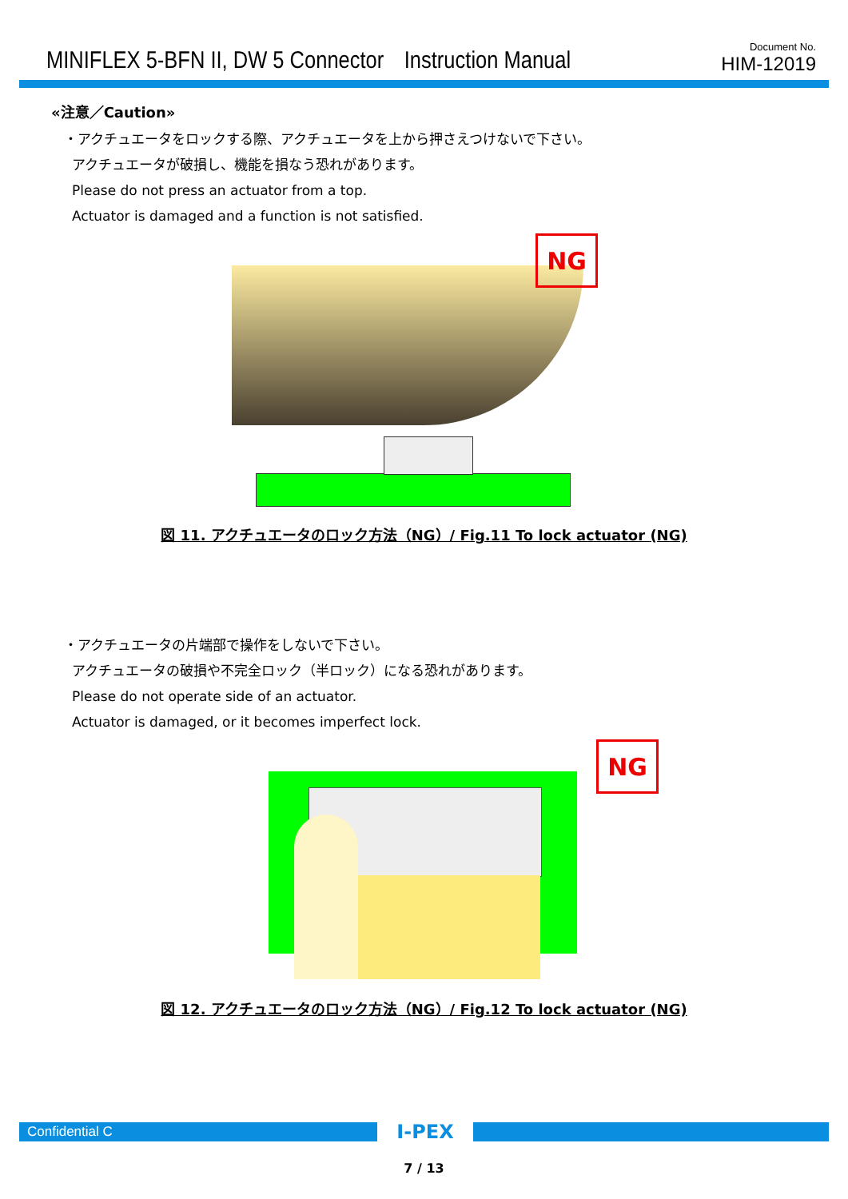MINIFLEX 5-BFN II, DW 5 Connector　Instruction Manual
Document No.
HIM-12019
«注意／Caution»
・アクチュエータをロックする際、アクチュエータを上から押さえつけないで下さい。
アクチュエータが破損し、機能を損なう恐れがあります。
Please do not press an actuator from a top.
Actuator is damaged and a function is not satisfied.
NG
図 11. アクチュエータのロック方法（NG）/ Fig.11 To lock actuator (NG)
・アクチュエータの片端部で操作をしないで下さい。
アクチュエータの破損や不完全ロック（半ロック）になる恐れがあります。
Please do not operate side of an actuator.
Actuator is damaged, or it becomes imperfect lock.
NG
図 12. アクチュエータのロック方法（NG）/ Fig.12 To lock actuator (NG)
Confidential C
I-PEX
7 / 13